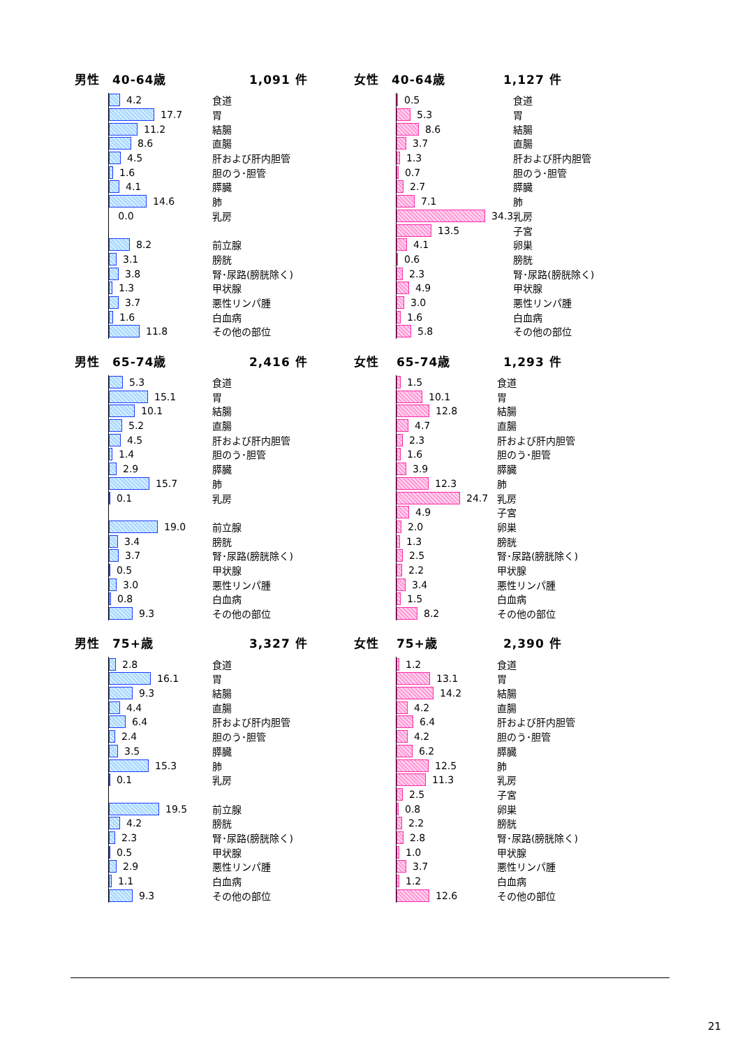男性　40-64歳 1,091 件
| 4.2 | 食道 |
| 17.7 | 胃 |
| 11.2 | 結腸 |
| 8.6 | 直腸 |
| 4.5 | 肝および肝内胆管 |
| 1.6 | 胆のう･胆管 |
| 4.1 | 膵臓 |
| 14.6 | 肺 |
| 0.0 | 乳房 |
| 8.2 | 前立腺 |
| 3.1 | 膀胱 |
| 3.8 | 腎･尿路(膀胱除く) |
| 1.3 | 甲状腺 |
| 3.7 | 悪性リンパ腫 |
| 1.6 | 白血病 |
| 11.8 | その他の部位 |
女性　40-64歳 1,127 件
| 0.5 | 食道 |
| 5.3 | 胃 |
| 8.6 | 結腸 |
| 3.7 | 直腸 |
| 1.3 | 肝および肝内胆管 |
| 0.7 | 胆のう･胆管 |
| 2.7 | 膵臓 |
| 7.1 | 肺 |
| 34.3 | 乳房 |
| 13.5 | 子宮 |
| 4.1 | 卵巣 |
| 0.6 | 膀胱 |
| 2.3 | 腎･尿路(膀胱除く) |
| 4.9 | 甲状腺 |
| 3.0 | 悪性リンパ腫 |
| 1.6 | 白血病 |
| 5.8 | その他の部位 |
男性　65-74歳 2,416 件
| 5.3 | 食道 |
| 15.1 | 胃 |
| 10.1 | 結腸 |
| 5.2 | 直腸 |
| 4.5 | 肝および肝内胆管 |
| 1.4 | 胆のう･胆管 |
| 2.9 | 膵臓 |
| 15.7 | 肺 |
| 0.1 | 乳房 |
| 19.0 | 前立腺 |
| 3.4 | 膀胱 |
| 3.7 | 腎･尿路(膀胱除く) |
| 0.5 | 甲状腺 |
| 3.0 | 悪性リンパ腫 |
| 0.8 | 白血病 |
| 9.3 | その他の部位 |
女性　 65-74歳 1,293 件
| 1.5 | 食道 |
| 10.1 | 胃 |
| 12.8 | 結腸 |
| 4.7 | 直腸 |
| 2.3 | 肝および肝内胆管 |
| 1.6 | 胆のう･胆管 |
| 3.9 | 膵臓 |
| 12.3 | 肺 |
| 24.7 | 乳房 |
| 4.9 | 子宮 |
| 2.0 | 卵巣 |
| 1.3 | 膀胱 |
| 2.5 | 腎･尿路(膀胱除く) |
| 2.2 | 甲状腺 |
| 3.4 | 悪性リンパ腫 |
| 1.5 | 白血病 |
| 8.2 | その他の部位 |
男性　75+歳 3,327 件
| 2.8 | 食道 |
| 16.1 | 胃 |
| 9.3 | 結腸 |
| 4.4 | 直腸 |
| 6.4 | 肝および肝内胆管 |
| 2.4 | 胆のう･胆管 |
| 3.5 | 膵臓 |
| 15.3 | 肺 |
| 0.1 | 乳房 |
| 19.5 | 前立腺 |
| 4.2 | 膀胱 |
| 2.3 | 腎･尿路(膀胱除く) |
| 0.5 | 甲状腺 |
| 2.9 | 悪性リンパ腫 |
| 1.1 | 白血病 |
| 9.3 | その他の部位 |
女性　 75+歳 2,390 件
| 1.2 | 食道 |
| 13.1 | 胃 |
| 14.2 | 結腸 |
| 4.2 | 直腸 |
| 6.4 | 肝および肝内胆管 |
| 4.2 | 胆のう･胆管 |
| 6.2 | 膵臓 |
| 12.5 | 肺 |
| 11.3 | 乳房 |
| 2.5 | 子宮 |
| 0.8 | 卵巣 |
| 2.2 | 膀胱 |
| 2.8 | 腎･尿路(膀胱除く) |
| 1.0 | 甲状腺 |
| 3.7 | 悪性リンパ腫 |
| 1.2 | 白血病 |
| 12.6 | その他の部位 |
21